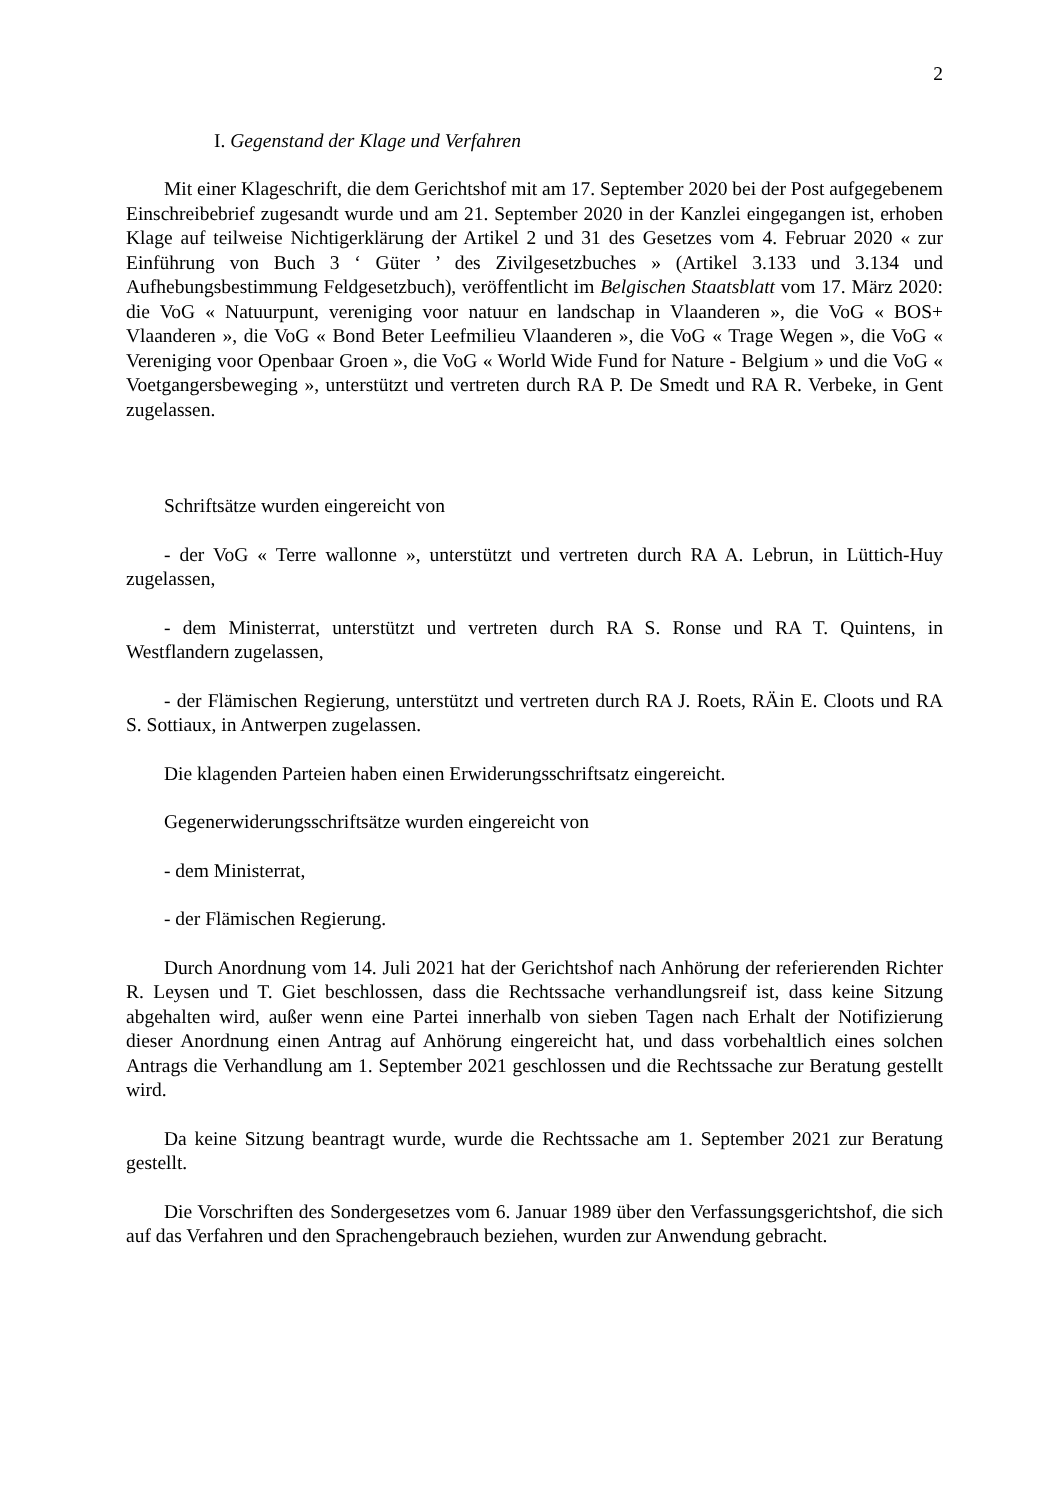2
I. Gegenstand der Klage und Verfahren
Mit einer Klageschrift, die dem Gerichtshof mit am 17. September 2020 bei der Post aufgegebenem Einschreibebrief zugesandt wurde und am 21. September 2020 in der Kanzlei eingegangen ist, erhoben Klage auf teilweise Nichtigerklärung der Artikel 2 und 31 des Gesetzes vom 4. Februar 2020 « zur Einführung von Buch 3 ‘ Güter ’ des Zivilgesetzbuches » (Artikel 3.133 und 3.134 und Aufhebungsbestimmung Feldgesetzbuch), veröffentlicht im Belgischen Staatsblatt vom 17. März 2020: die VoG « Natuurpunt, vereniging voor natuur en landschap in Vlaanderen », die VoG « BOS+ Vlaanderen », die VoG « Bond Beter Leefmilieu Vlaanderen », die VoG « Trage Wegen », die VoG « Vereniging voor Openbaar Groen », die VoG « World Wide Fund for Nature - Belgium » und die VoG « Voetgangersbeweging », unterstützt und vertreten durch RA P. De Smedt und RA R. Verbeke, in Gent zugelassen.
Schriftsätze wurden eingereicht von
- der VoG « Terre wallonne », unterstützt und vertreten durch RA A. Lebrun, in Lüttich-Huy zugelassen,
- dem Ministerrat, unterstützt und vertreten durch RA S. Ronse und RA T. Quintens, in Westflandern zugelassen,
- der Flämischen Regierung, unterstützt und vertreten durch RA J. Roets, RÄin E. Cloots und RA S. Sottiaux, in Antwerpen zugelassen.
Die klagenden Parteien haben einen Erwiderungsschriftsatz eingereicht.
Gegenerwiderungsschriftsätze wurden eingereicht von
- dem Ministerrat,
- der Flämischen Regierung.
Durch Anordnung vom 14. Juli 2021 hat der Gerichtshof nach Anhörung der referierenden Richter R. Leysen und T. Giet beschlossen, dass die Rechtssache verhandlungsreif ist, dass keine Sitzung abgehalten wird, außer wenn eine Partei innerhalb von sieben Tagen nach Erhalt der Notifizierung dieser Anordnung einen Antrag auf Anhörung eingereicht hat, und dass vorbehaltlich eines solchen Antrags die Verhandlung am 1. September 2021 geschlossen und die Rechtssache zur Beratung gestellt wird.
Da keine Sitzung beantragt wurde, wurde die Rechtssache am 1. September 2021 zur Beratung gestellt.
Die Vorschriften des Sondergesetzes vom 6. Januar 1989 über den Verfassungsgerichtshof, die sich auf das Verfahren und den Sprachengebrauch beziehen, wurden zur Anwendung gebracht.